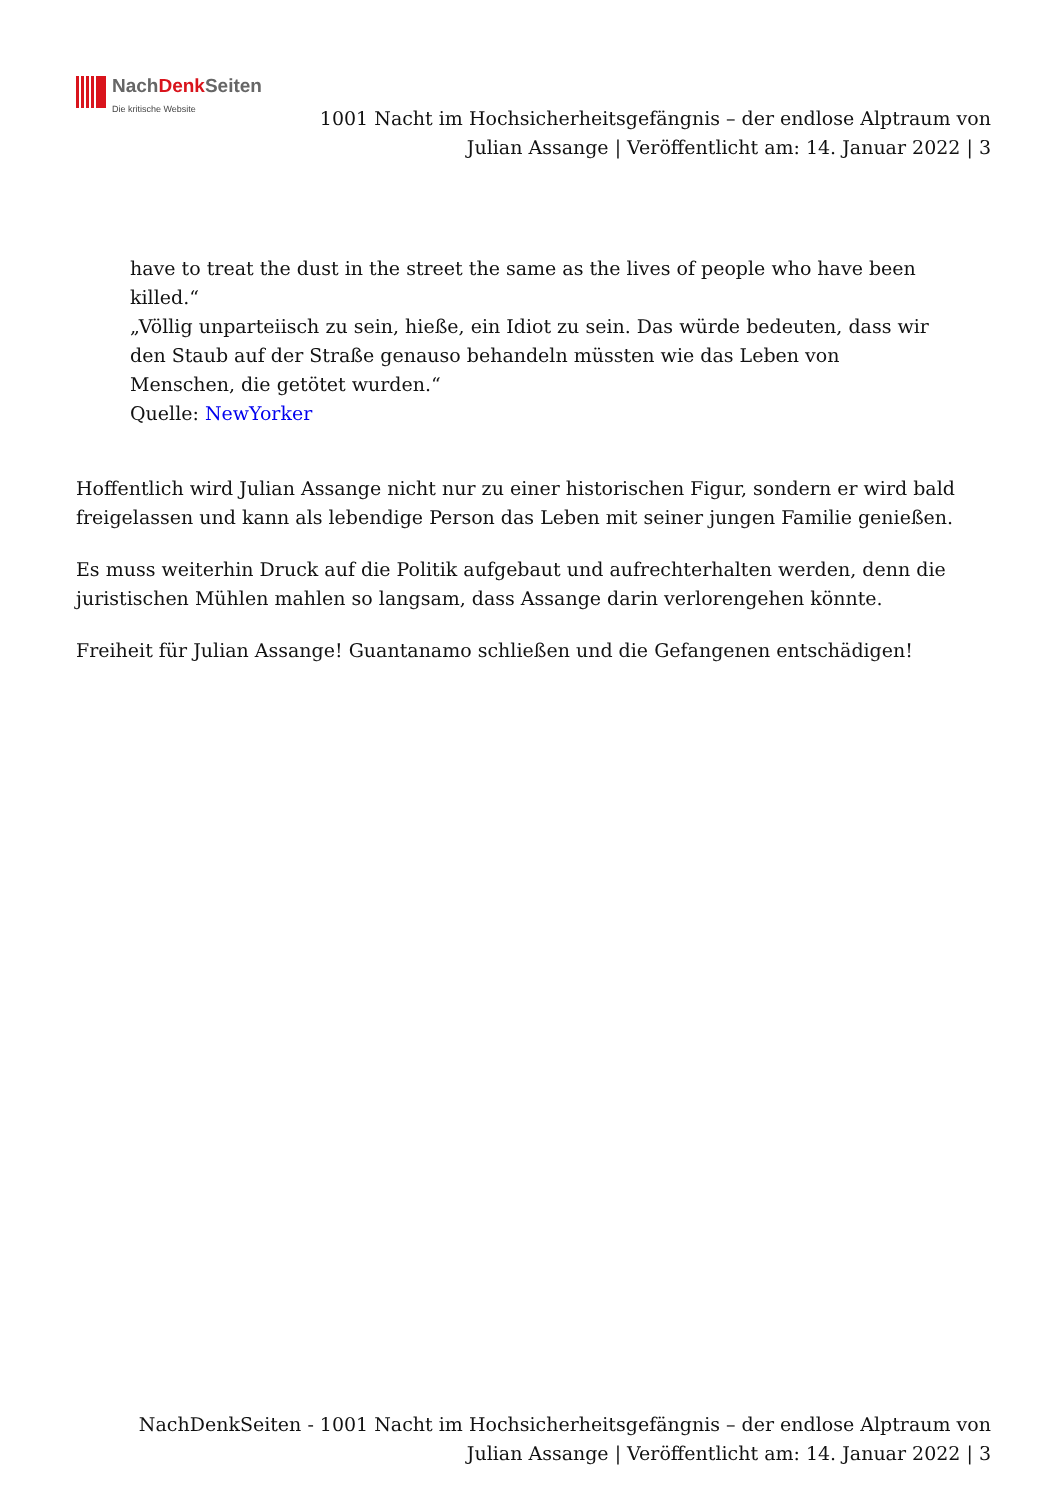NachDenk Seiten
Die kritische Website
1001 Nacht im Hochsicherheitsgefängnis – der endlose Alptraum von Julian Assange | Veröffentlicht am: 14. Januar 2022 | 3
have to treat the dust in the street the same as the lives of people who have been killed.“
„Völlig unparteiisch zu sein, hieße, ein Idiot zu sein. Das würde bedeuten, dass wir den Staub auf der Straße genauso behandeln müssten wie das Leben von Menschen, die getötet wurden.“
Quelle: NewYorker
Hoffentlich wird Julian Assange nicht nur zu einer historischen Figur, sondern er wird bald freigelassen und kann als lebendige Person das Leben mit seiner jungen Familie genießen.
Es muss weiterhin Druck auf die Politik aufgebaut und aufrechterhalten werden, denn die juristischen Mühlen mahlen so langsam, dass Assange darin verlorengehen könnte.
Freiheit für Julian Assange! Guantanamo schließen und die Gefangenen entschädigen!
NachDenkSeiten - 1001 Nacht im Hochsicherheitsgefängnis – der endlose Alptraum von Julian Assange | Veröffentlicht am: 14. Januar 2022 | 3